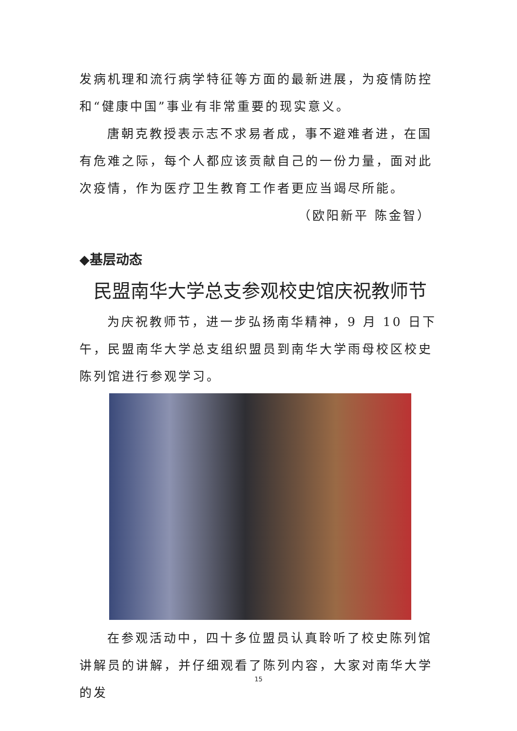发病机理和流行病学特征等方面的最新进展，为疫情防控和“健康中国”事业有非常重要的现实意义。
唐朝克教授表示志不求易者成，事不避难者进，在国有危难之际，每个人都应该贡献自己的一份力量，面对此次疫情，作为医疗卫生教育工作者更应当竭尽所能。
（欧阳新平 陈金智）
◆基层动态
民盟南华大学总支参观校史馆庆祝教师节
为庆祝教师节，进一步弘扬南华精神，9 月 10 日下午，民盟南华大学总支组织盟员到南华大学雨母校区校史陈列馆进行参观学习。
在参观活动中，四十多位盟员认真聆听了校史陈列馆讲解员的讲解，并仔细观看了陈列内容，大家对南华大学的发
15